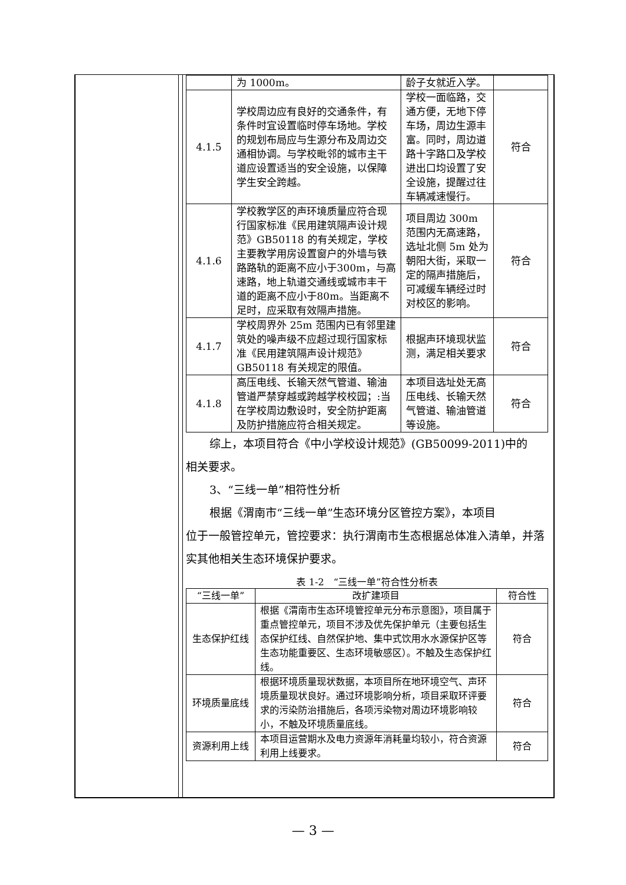| | 为 1000m。 | 龄子女就近入学。 | |
| 4.1.5 | 学校周边应有良好的交通条件，有条件时宜设置临时停车场地。学校的规划布局应与生源分布及周边交通相协调。与学校毗邻的城市主干道应设置适当的安全设施，以保障学生安全跨越。 | 学校一面临路，交通方便，无地下停车场，周边生源丰富。同时，周边道路十字路口及学校进出口均设置了安全设施，提醒过往车辆减速慢行。 | 符合 |
| 4.1.6 | 学校教学区的声环境质量应符合现行国家标准《民用建筑隔声设计规范》GB50118 的有关规定，学校主要教学用房设置窗户的外墙与铁路路轨的距离不应小于300m，与高速路，地上轨道交通线或城市丰干道的距离不应小于80m。当距离不足时，应采取有效隔声措施。 | 项目周边 300m 范围内无高速路，选址北侧 5m 处为朝阳大街，采取一定的隔声措施后，可减缓车辆经过时对校区的影响。 | 符合 |
| 4.1.7 | 学校周界外 25m 范围内已有邻里建筑处的噪声级不应超过现行国家标准《民用建筑隔声设计规范》GB50118 有关规定的限值。 | 根据声环境现状监测，满足相关要求 | 符合 |
| 4.1.8 | 高压电线、长输天然气管道、输油管道严禁穿越或跨越学校校园；:当在学校周边敷设时，安全防护距离及防护措施应符合相关规定。 | 本项目选址处无高压电线、长输天然气管道、输油管道等设施。 | 符合 |
综上，本项目符合《中小学校设计规范》(GB50099-2011)中的
相关要求。
3、“三线一单”相符性分析
根据《渭南市“三线一单”生态环境分区管控方案》，本项目
位于一般管控单元，管控要求：执行渭南市生态根据总体准入清单，并落实其他相关生态环境保护要求。
表 1-2　“三线一单”符合性分析表
| “三线一单” | 改扩建项目 | 符合性 |
| --- | --- | --- |
| 生态保护红线 | 根据《渭南市生态环境管控单元分布示意图》，项目属于重点管控单元，项目不涉及优先保护单元（主要包括生态保护红线、自然保护地、集中式饮用水水源保护区等生态功能重要区、生态环境敏感区）。不触及生态保护红线。 | 符合 |
| 环境质量底线 | 根据环境质量现状数据，本项目所在地环境空气、声环境质量现状良好。通过环境影响分析，项目采取环评要求的污染防治措施后，各项污染物对周边环境影响较小，不触及环境质量底线。 | 符合 |
| 资源利用上线 | 本项目运营期水及电力资源年消耗量均较小，符合资源利用上线要求。 | 符合 |
— 3 —